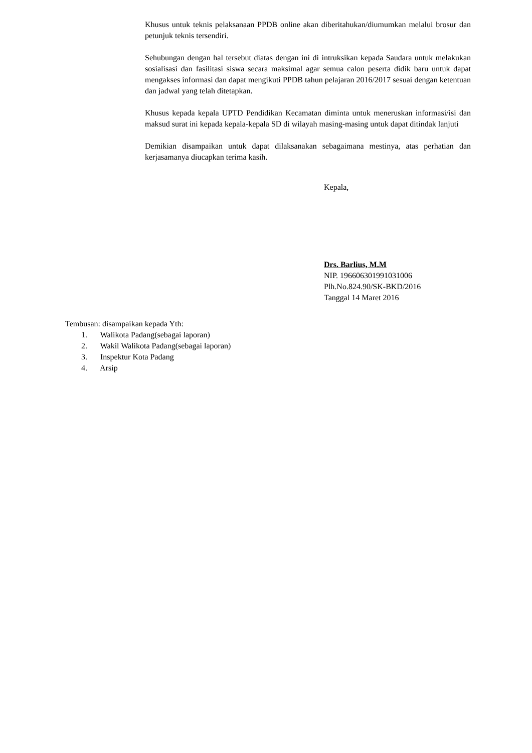Khusus untuk teknis pelaksanaan PPDB online akan diberitahukan/diumumkan melalui brosur dan petunjuk teknis tersendiri.
Sehubungan dengan hal tersebut diatas dengan ini di intruksikan kepada Saudara untuk melakukan sosialisasi dan fasilitasi siswa secara maksimal agar semua calon peserta didik baru untuk dapat mengakses informasi dan dapat mengikuti PPDB tahun pelajaran 2016/2017 sesuai dengan ketentuan dan jadwal yang telah ditetapkan.
Khusus kepada kepala UPTD Pendidikan Kecamatan diminta untuk meneruskan informasi/isi dan maksud surat ini kepada kepala-kepala SD di wilayah masing-masing untuk dapat ditindak lanjuti
Demikian disampaikan untuk dapat dilaksanakan sebagaimana mestinya, atas perhatian dan kerjasamanya diucapkan terima kasih.
Kepala,
Drs. Barlius, M.M
NIP. 196606301991031006
Plh.No.824.90/SK-BKD/2016
Tanggal 14 Maret 2016
Tembusan: disampaikan kepada Yth:
1. Walikota Padang(sebagai laporan)
2. Wakil Walikota Padang(sebagai laporan)
3. Inspektur Kota Padang
4. Arsip